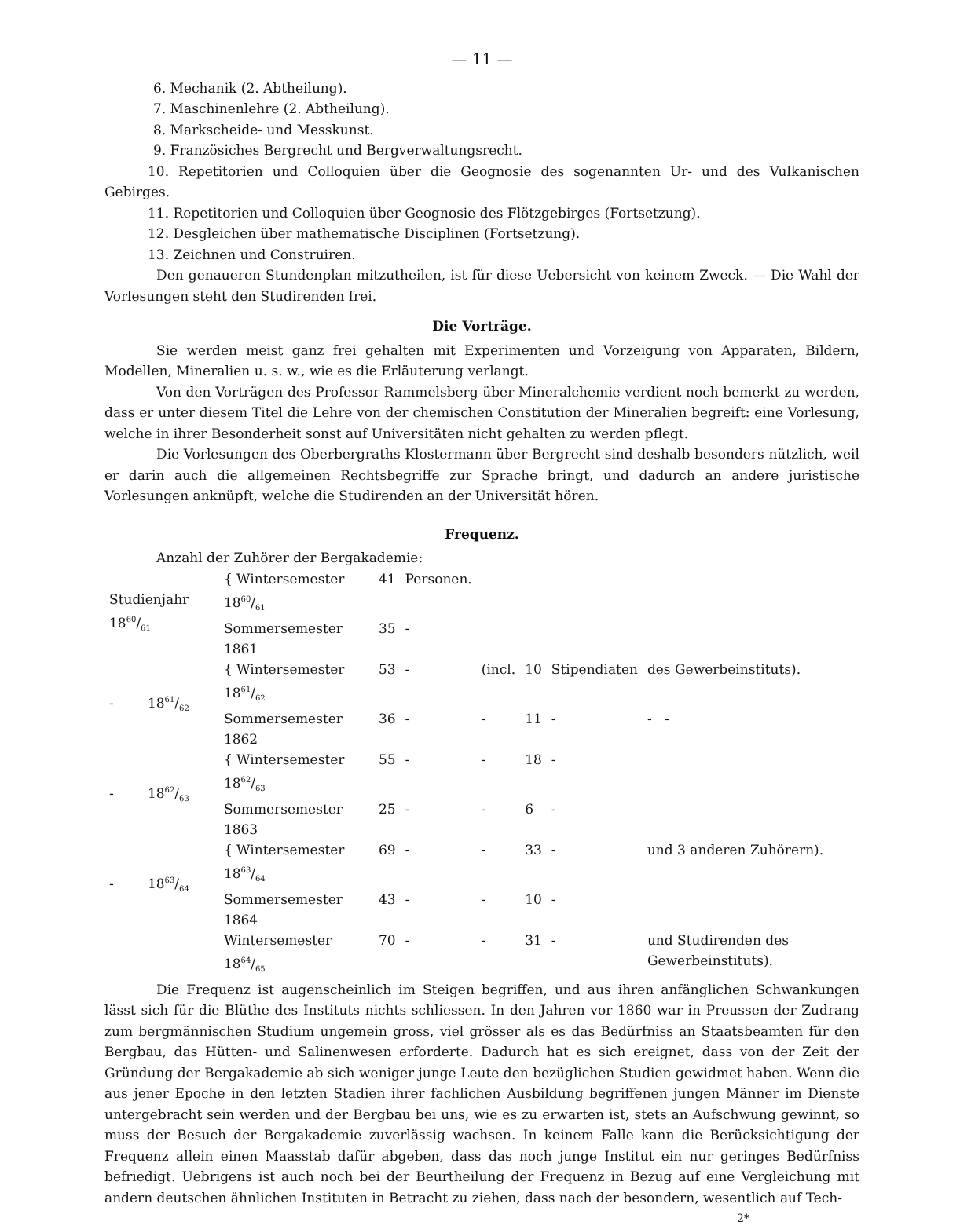— 11 —
6. Mechanik (2. Abtheilung).
7. Maschinenlehre (2. Abtheilung).
8. Markscheide- und Messkunst.
9. Französiches Bergrecht und Bergverwaltungsrecht.
10. Repetitorien und Colloquien über die Geognosie des sogenannten Ur- und des Vulkanischen Gebirges.
11. Repetitorien und Colloquien über Geognosie des Flötzgebirges (Fortsetzung).
12. Desgleichen über mathematische Disciplinen (Fortsetzung).
13. Zeichnen und Construiren.
Den genaueren Stundenplan mitzutheilen, ist für diese Uebersicht von keinem Zweck. — Die Wahl der Vorlesungen steht den Studirenden frei.
Die Vorträge.
Sie werden meist ganz frei gehalten mit Experimenten und Vorzeigung von Apparaten, Bildern, Modellen, Mineralien u. s. w., wie es die Erläuterung verlangt.
Von den Vorträgen des Professor Rammelsberg über Mineralchemie verdient noch bemerkt zu werden, dass er unter diesem Titel die Lehre von der chemischen Constitution der Mineralien begreift: eine Vorlesung, welche in ihrer Besonderheit sonst auf Universitäten nicht gehalten zu werden pflegt.
Die Vorlesungen des Oberbergraths Klostermann über Bergrecht sind deshalb besonders nützlich, weil er darin auch die allgemeinen Rechtsbegriffe zur Sprache bringt, und dadurch an andere juristische Vorlesungen anknüpft, welche die Studirenden an der Universität hören.
Frequenz.
Anzahl der Zuhörer der Bergakademie:
| Studienjahr 1860/61 | { Wintersemester 1860/61 | 41 | Personen. | | | | |
| | Sommersemester 1861 | 35 | - | | | | |
| - 1861/62 | { Wintersemester 1861/62 | 53 | - | (incl. | 10 | Stipendiaten | des Gewerbeinstituts). |
| | Sommersemester 1862 | 36 | - | - | 11 | - | - - |
| - 1862/63 | { Wintersemester 1862/63 | 55 | - | - | 18 | - | |
| | Sommersemester 1863 | 25 | - | - | 6 | - | |
| - 1863/64 | { Wintersemester 1863/64 | 69 | - | - | 33 | - | und 3 anderen Zuhörern). |
| | Sommersemester 1864 | 43 | - | - | 10 | - | |
| | Wintersemester 1864/65 | 70 | - | - | 31 | - | und Studirenden des Gewerbeinstituts). |
Die Frequenz ist augenscheinlich im Steigen begriffen, und aus ihren anfänglichen Schwankungen lässt sich für die Blüthe des Instituts nichts schliessen. In den Jahren vor 1860 war in Preussen der Zudrang zum bergmännischen Studium ungemein gross, viel grösser als es das Bedürfniss an Staatsbeamten für den Bergbau, das Hütten- und Salinenwesen erforderte. Dadurch hat es sich ereignet, dass von der Zeit der Gründung der Bergakademie ab sich weniger junge Leute den bezüglichen Studien gewidmet haben. Wenn die aus jener Epoche in den letzten Stadien ihrer fachlichen Ausbildung begriffenen jungen Männer im Dienste untergebracht sein werden und der Bergbau bei uns, wie es zu erwarten ist, stets an Aufschwung gewinnt, so muss der Besuch der Bergakademie zuverlässig wachsen. In keinem Falle kann die Berücksichtigung der Frequenz allein einen Maasstab dafür abgeben, dass das noch junge Institut ein nur geringes Bedürfniss befriedigt. Uebrigens ist auch noch bei der Beurtheilung der Frequenz in Bezug auf eine Vergleichung mit andern deutschen ähnlichen Instituten in Betracht zu ziehen, dass nach der besondern, wesentlich auf Tech-
2*